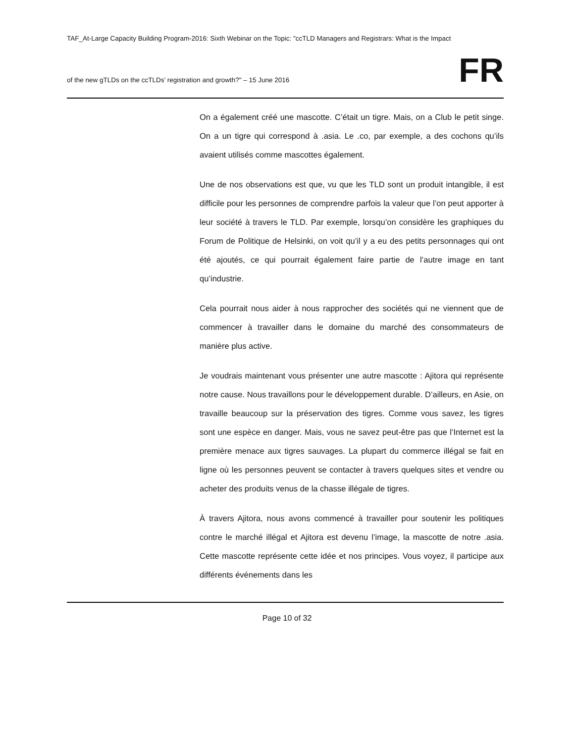TAF_At-Large Capacity Building Program-2016: Sixth Webinar on the Topic: "ccTLD Managers and Registrars: What is the Impact
of the new gTLDs on the ccTLDs’ registration and growth?" – 15 June 2016 FR
On a également créé une mascotte. C’était un tigre. Mais, on a Club le petit singe. On a un tigre qui correspond à .asia. Le .co, par exemple, a des cochons qu’ils avaient utilisés comme mascottes également.
Une de nos observations est que, vu que les TLD sont un produit intangible, il est difficile pour les personnes de comprendre parfois la valeur que l’on peut apporter à leur société à travers le TLD. Par exemple, lorsqu’on considère les graphiques du Forum de Politique de Helsinki, on voit qu’il y a eu des petits personnages qui ont été ajoutés, ce qui pourrait également faire partie de l’autre image en tant qu’industrie.
Cela pourrait nous aider à nous rapprocher des sociétés qui ne viennent que de commencer à travailler dans le domaine du marché des consommateurs de manière plus active.
Je voudrais maintenant vous présenter une autre mascotte : Ajitora qui représente notre cause. Nous travaillons pour le développement durable. D’ailleurs, en Asie, on travaille beaucoup sur la préservation des tigres. Comme vous savez, les tigres sont une espèce en danger. Mais, vous ne savez peut-être pas que l’Internet est la première menace aux tigres sauvages. La plupart du commerce illégal se fait en ligne où les personnes peuvent se contacter à travers quelques sites et vendre ou acheter des produits venus de la chasse illégale de tigres.
À travers Ajitora, nous avons commencé à travailler pour soutenir les politiques contre le marché illégal et Ajitora est devenu l’image, la mascotte de notre .asia. Cette mascotte représente cette idée et nos principes. Vous voyez, il participe aux différents événements dans les
Page 10 of 32